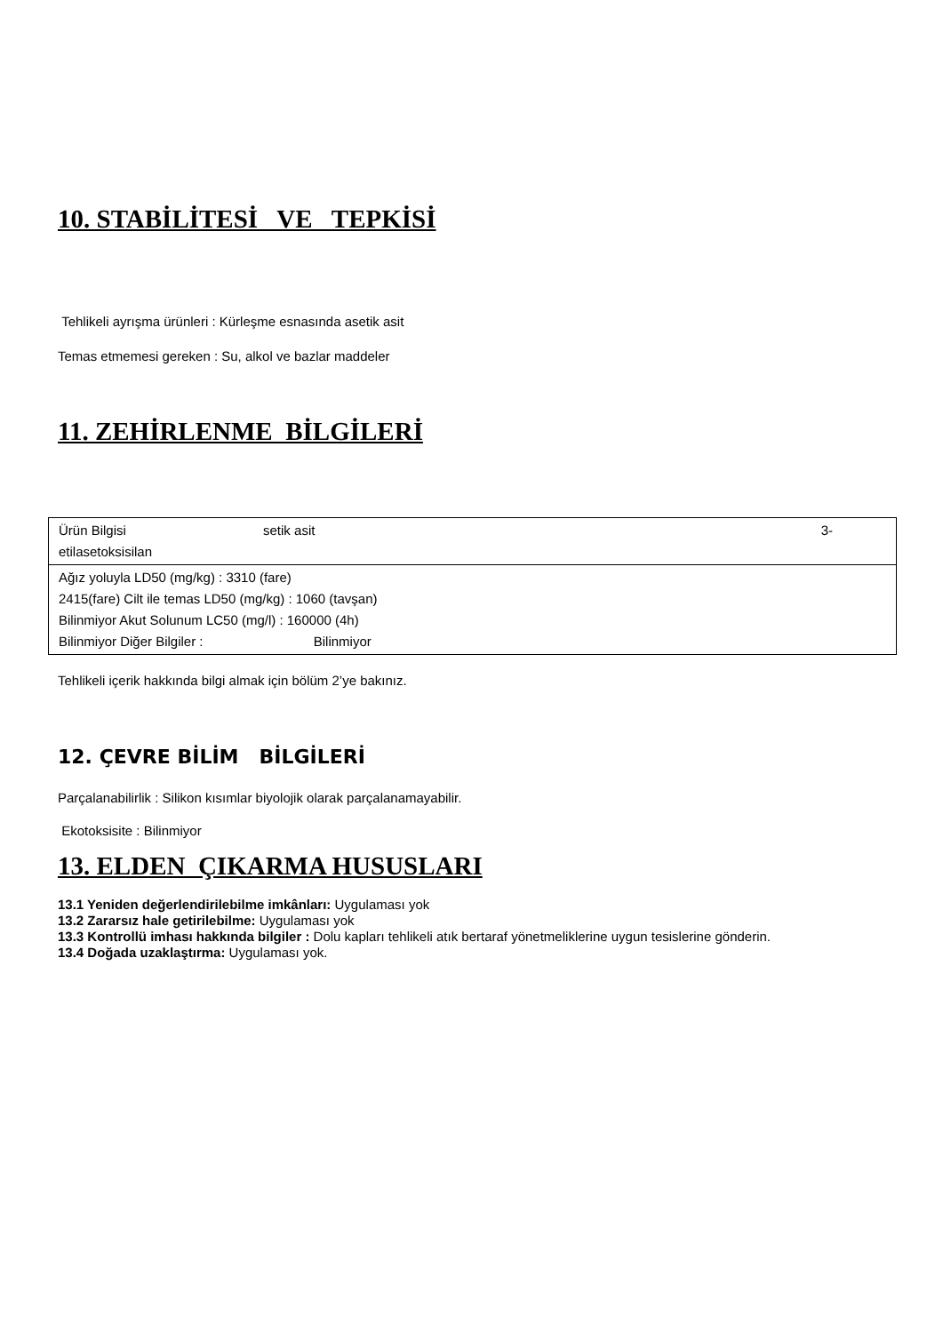10. STABİLİTESİ VE TEPKİSİ
Tehlikeli ayrışma ürünleri : Kürleşme esnasında asetik asit
Temas etmemesi gereken : Su, alkol ve bazlar maddeler
11. ZEHİRLENME BİLGİLERİ
| Ürün Bilgisi setik asit 3- etilasetoksisilan |
| Ağız yoluyla LD50 (mg/kg) : 3310 (fare) 2415(fare) Cilt ile temas LD50 (mg/kg) : 1060 (tavşan) Bilinmiyor Akut Solunum LC50 (mg/l) : 160000 (4h) Bilinmiyor Diğer Bilgiler : Bilinmiyor |
Tehlikeli içerik hakkında bilgi almak için bölüm 2’ye bakınız.
12. ÇEVRE BİLİM BİLGİLERİ
Parçalanabilirlik : Silikon kısımlar biyolojik olarak parçalanamayabilir.
Ekotoksisite : Bilinmiyor
13. ELDEN ÇIKARMA HUSUSLARI
13.1 Yeniden değerlendirilebilme imkânları: Uygulaması yok
13.2 Zararsız hale getirilebilme: Uygulaması yok
13.3 Kontrollü imhası hakkında bilgiler : Dolu kapları tehlikeli atık bertaraf yönetmeliklerine uygun tesislerine gönderin.
13.4 Doğada uzaklaştırma: Uygulaması yok.